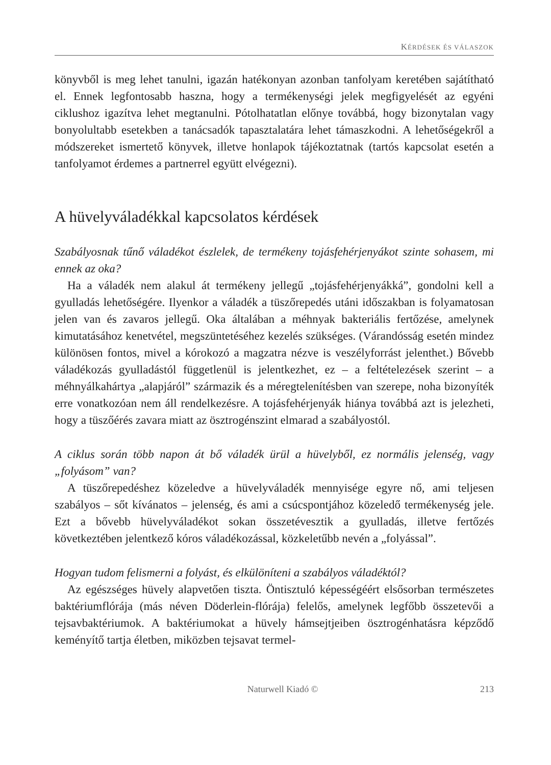KÉRDÉSEK ÉS VÁLASZOK
könyvből is meg lehet tanulni, igazán hatékonyan azonban tanfolyam keretében sajátítható el. Ennek legfontosabb haszna, hogy a termékenységi jelek megfigyelését az egyéni ciklushoz igazítva lehet megtanulni. Pótolhatatlan előnye továbbá, hogy bizonytalan vagy bonyolultabb esetekben a tanácsadók tapasztalatára lehet támaszkodni. A lehetőségekről a módszereket ismertető könyvek, illetve honlapok tájékoztatnak (tartós kapcsolat esetén a tanfolyamot érdemes a partnerrel együtt elvégezni).
A hüvelyváladékkal kapcsolatos kérdések
Szabályosnak tűnő váladékot észlelek, de termékeny tojásfehérjenyákot szinte sohasem, mi ennek az oka?
Ha a váladék nem alakul át termékeny jellegű „tojásfehérjenyákká”, gondolni kell a gyulladás lehetőségére. Ilyenkor a váladék a tüszőrepedés utáni időszakban is folyamatosan jelen van és zavaros jellegű. Oka általában a méhnyak bakteriális fertőzése, amelynek kimutatásához kenetvétel, megszüntetéséhez kezelés szükséges. (Várandósság esetén mindez különösen fontos, mivel a kórokozó a magzatra nézve is veszélyforrást jelenthet.) Bővebb váladékozás gyulladástól függetlenül is jelentkezhet, ez – a feltételezések szerint – a méhnyálkahártya „alapjáról” származik és a méregtelenítésben van szerepe, noha bizonyíték erre vonatkozóan nem áll rendelkezésre. A tojásfehérjenyák hiánya továbbá azt is jelezheti, hogy a tüszőérés zavara miatt az ösztrogénszint elmarad a szabályostól.
A ciklus során több napon át bő váladék ürül a hüvelyből, ez normális jelenség, vagy „folyásom” van?
A tüszőrepedéshez közeledve a hüvelyváladék mennyisége egyre nő, ami teljesen szabályos – sőt kívánatos – jelenség, és ami a csúcspontjához közeledő termékenység jele. Ezt a bővebb hüvelyváladékot sokan összetévesztik a gyulladás, illetve fertőzés következtében jelentkező kóros váladékozással, közkeletűbb nevén a „folyással”.
Hogyan tudom felismerni a folyást, és elkülöníteni a szabályos váladéktól?
Az egészséges hüvely alapvetően tiszta. Öntisztuló képességéért elsősorban természetes baktériumflórája (más néven Döderlein-flórája) felelős, amelynek legfőbb összetevői a tejsavbaktériumok. A baktériumokat a hüvely hámsejtjeiben ösztrogénhatásra képződő keményítő tartja életben, miközben tejsavat termel-
Naturwell Kiadó © 213